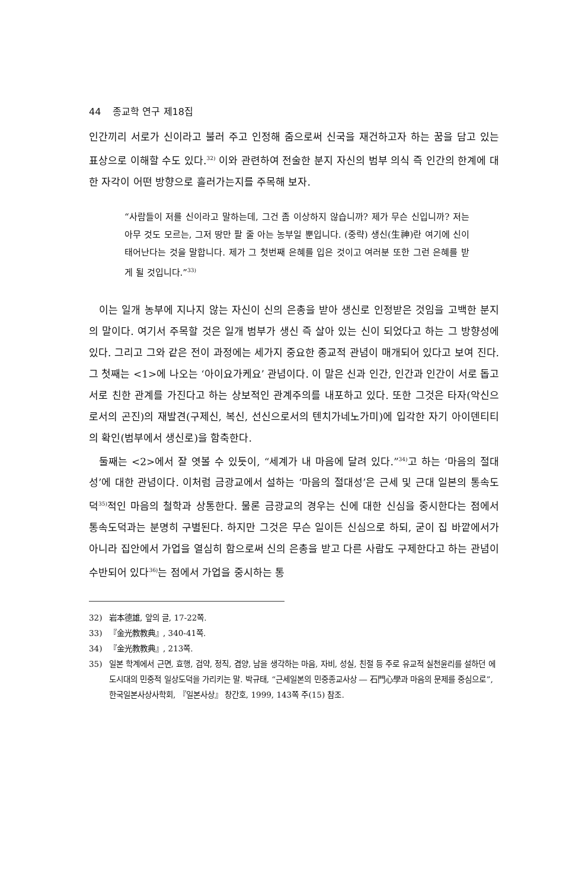44 종교학 연구 제18집
인간끼리 서로가 신이라고 불러 주고 인정해 줌으로써 신국을 재건하고자 하는 꿈을 담고 있는 표상으로 이해할 수도 있다.<sup>32)</sup> 이와 관련하여 전술한 분지 자신의 범부 의식 즉 인간의 한계에 대한 자각이 어떤 방향으로 흘러가는지를 주목해 보자.
“사람들이 저를 신이라고 말하는데, 그건 좀 이상하지 않습니까? 제가 무슨 신입니까? 저는 아무 것도 모르는, 그저 땅만 팔 줄 아는 농부일 뿐입니다. (중략) 생신(生神)란 여기에 신이 태어난다는 것을 말합니다. 제가 그 첫번째 은혜를 입은 것이고 여러분 또한 그런 은혜를 받게 될 것입니다.”<sup>33)</sup>
이는 일개 농부에 지나지 않는 자신이 신의 은총을 받아 생신로 인정받은 것임을 고백한 분지의 말이다. 여기서 주목할 것은 일개 범부가 생신 즉 살아 있는 신이 되었다고 하는 그 방향성에 있다. 그리고 그와 같은 전이 과정에는 세가지 중요한 종교적 관념이 매개되어 있다고 보여 진다. 그 첫째는 <1>에 나오는 ‘아이요가케요’ 관념이다. 이 말은 신과 인간, 인간과 인간이 서로 돕고 서로 친한 관계를 가진다고 하는 상보적인 관계주의를 내포하고 있다. 또한 그것은 타자(악신으로서의 곤진)의 재발견(구제신, 복신, 선신으로서의 텐치가네노가미)에 입각한 자기 아이덴티티의 확인(범부에서 생신로)을 함축한다.
둘째는 <2>에서 잘 엿볼 수 있듯이, “세계가 내 마음에 달려 있다.”<sup>34)</sup>고 하는 ‘마음의 절대성’에 대한 관념이다. 이처럼 금광교에서 설하는 ‘마음의 절대성’은 근세 및 근대 일본의 통속도덕<sup>35)</sup>적인 마음의 철학과 상통한다. 물론 금광교의 경우는 신에 대한 신심을 중시한다는 점에서 통속도덕과는 분명히 구별된다. 하지만 그것은 무슨 일이든 신심으로 하되, 굳이 집 바깥에서가 아니라 집안에서 가업을 열심히 함으로써 신의 은총을 받고 다른 사람도 구제한다고 하는 관념이 수반되어 있다<sup>36)</sup>는 점에서 가업을 중시하는 통
32) 岩本德雄, 앞의 글, 17-22쪽.
33) 『金光教教典』, 340-41쪽.
34) 『金光教教典』, 213쪽.
35) 일본 학계에서 근면, 효행, 검약, 정직, 겸양, 남을 생각하는 마음, 자비, 성실, 친절 등 주로 유교적 실천윤리를 설하던 에도시대의 민중적 일상도덕을 가리키는 말. 박규태, “근세일본의 민중종교사상 ― 石門心學과 마음의 문제를 중심으로”, 한국일본사상사학회, 『일본사상』 창간호, 1999, 143쪽 주(15) 참조.